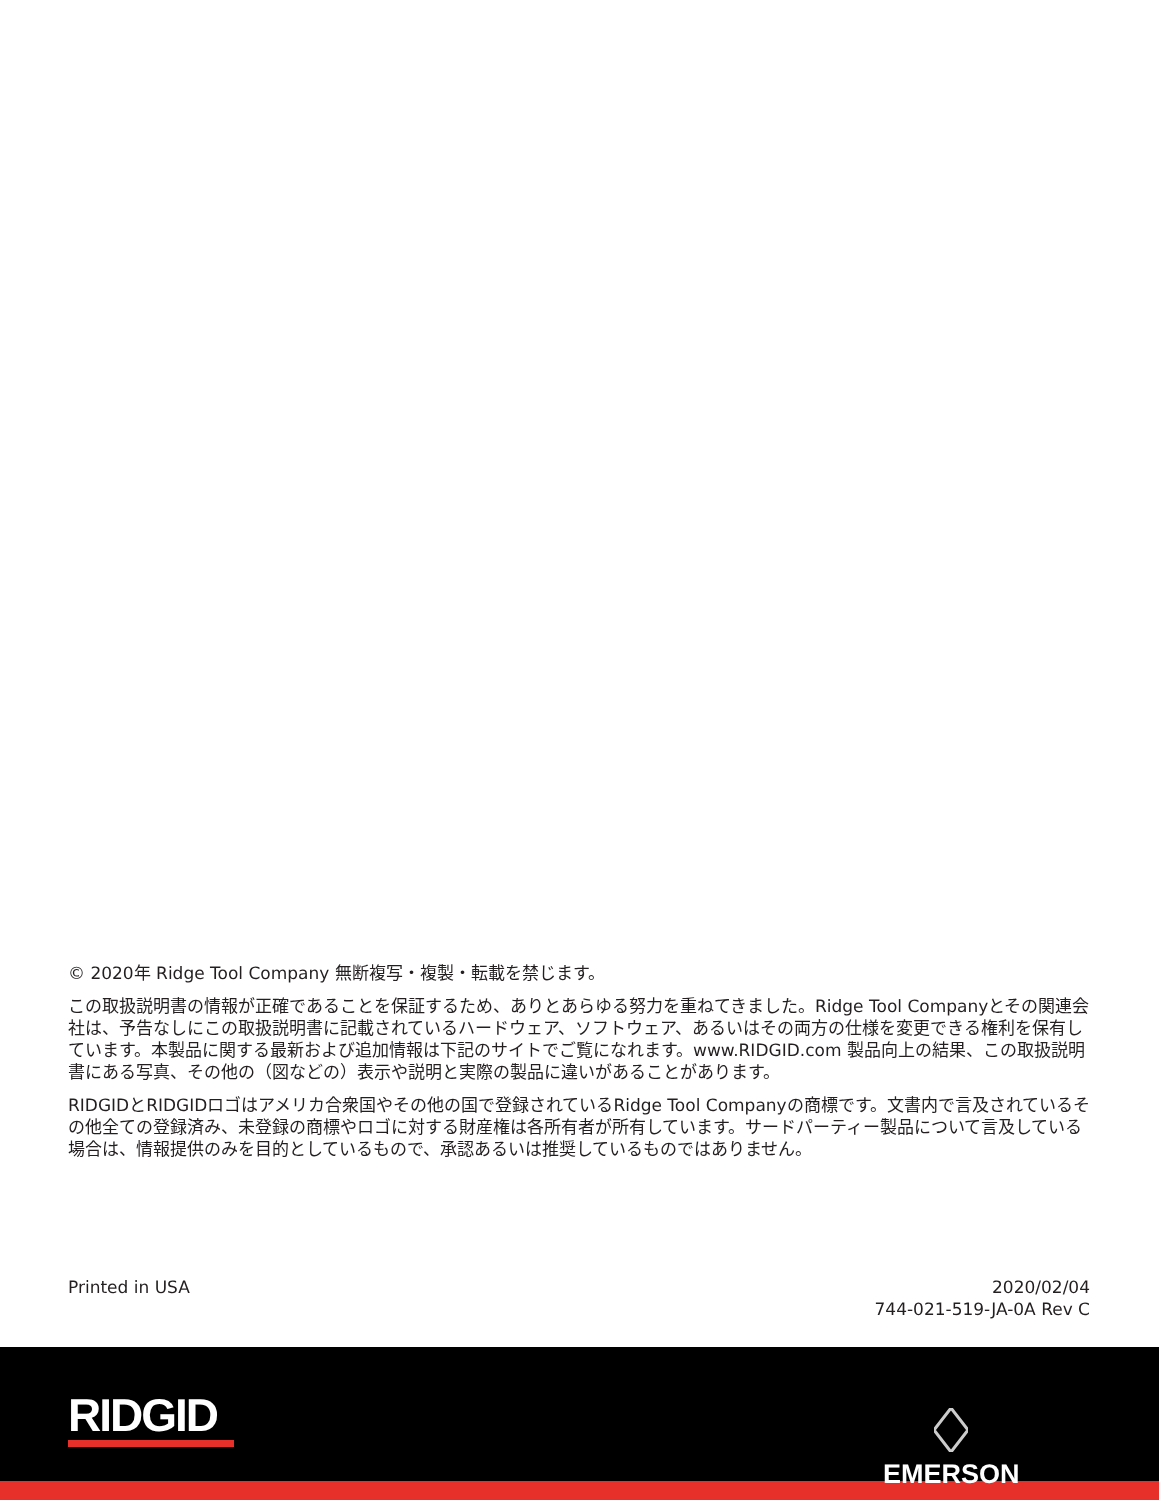© 2020年 Ridge Tool Company 無断複写・複製・転載を禁じます。
この取扱説明書の情報が正確であることを保証するため、ありとあらゆる努力を重ねてきました。Ridge Tool Companyとその関連会社は、予告なしにこの取扱説明書に記載されているハードウェア、ソフトウェア、あるいはその両方の仕様を変更できる権利を保有しています。本製品に関する最新および追加情報は下記のサイトでご覧になれます。www.RIDGID.com 製品向上の結果、この取扱説明書にある写真、その他の（図などの）表示や説明と実際の製品に違いがあることがあります。
RIDGIDとRIDGIDロゴはアメリカ合衆国やその他の国で登録されているRidge Tool Companyの商標です。文書内で言及されているその他全ての登録済み、未登録の商標やロゴに対する財産権は各所有者が所有しています。サードパーティー製品について言及している場合は、情報提供のみを目的としているもので、承認あるいは推奨しているものではありません。
Printed in USA 2020/02/04
744-021-519-JA-0A Rev C
RIDGID
EMERSON